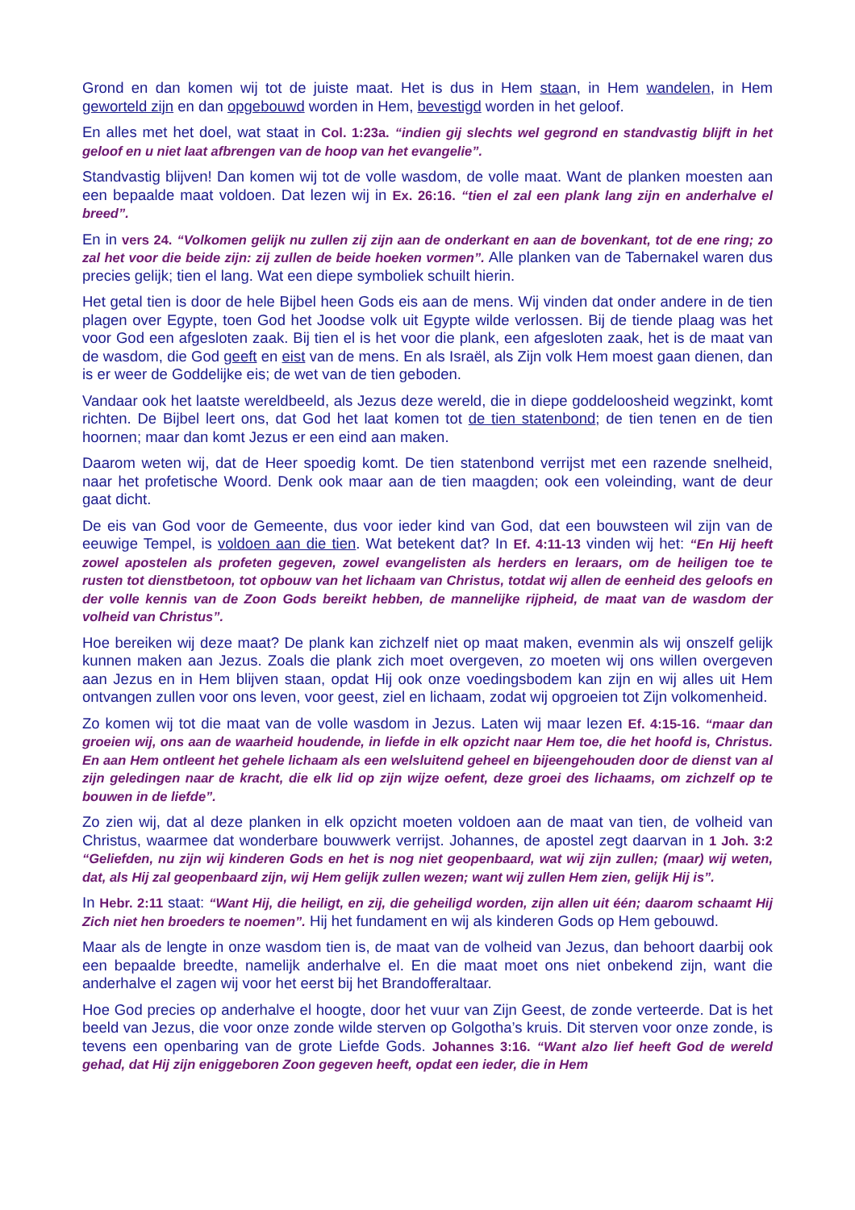Grond en dan komen wij tot de juiste maat. Het is dus in Hem staan, in Hem wandelen, in Hem geworteld zijn en dan opgebouwd worden in Hem, bevestigd worden in het geloof.
En alles met het doel, wat staat in Col. 1:23a. “indien gij slechts wel gegrond en standvastig blijft in het geloof en u niet laat afbrengen van de hoop van het evangelie”.
Standvastig blijven! Dan komen wij tot de volle wasdom, de volle maat. Want de planken moesten aan een bepaalde maat voldoen. Dat lezen wij in Ex. 26:16. “tien el zal een plank lang zijn en anderhalve el breed”.
En in vers 24. “Volkomen gelijk nu zullen zij zijn aan de onderkant en aan de bovenkant, tot de ene ring; zo zal het voor die beide zijn: zij zullen de beide hoeken vormen”. Alle planken van de Tabernakel waren dus precies gelijk; tien el lang. Wat een diepe symboliek schuilt hierin.
Het getal tien is door de hele Bijbel heen Gods eis aan de mens. Wij vinden dat onder andere in de tien plagen over Egypte, toen God het Joodse volk uit Egypte wilde verlossen. Bij de tiende plaag was het voor God een afgesloten zaak. Bij tien el is het voor die plank, een afgesloten zaak, het is de maat van de wasdom, die God geeft en eist van de mens. En als Israël, als Zijn volk Hem moest gaan dienen, dan is er weer de Goddelijke eis; de wet van de tien geboden.
Vandaar ook het laatste wereldbeeld, als Jezus deze wereld, die in diepe goddeloosheid wegzinkt, komt richten. De Bijbel leert ons, dat God het laat komen tot de tien statenbond; de tien tenen en de tien hoornen; maar dan komt Jezus er een eind aan maken.
Daarom weten wij, dat de Heer spoedig komt. De tien statenbond verrijst met een razende snelheid, naar het profetische Woord. Denk ook maar aan de tien maagden; ook een voleinding, want de deur gaat dicht.
De eis van God voor de Gemeente, dus voor ieder kind van God, dat een bouwsteen wil zijn van de eeuwige Tempel, is voldoen aan die tien. Wat betekent dat? In Ef. 4:11-13 vinden wij het: “En Hij heeft zowel apostelen als profeten gegeven, zowel evangelisten als herders en leraars, om de heiligen toe te rusten tot dienstbetoon, tot opbouw van het lichaam van Christus, totdat wij allen de eenheid des geloofs en der volle kennis van de Zoon Gods bereikt hebben, de mannelijke rijpheid, de maat van de wasdom der volheid van Christus”.
Hoe bereiken wij deze maat? De plank kan zichzelf niet op maat maken, evenmin als wij onszelf gelijk kunnen maken aan Jezus. Zoals die plank zich moet overgeven, zo moeten wij ons willen overgeven aan Jezus en in Hem blijven staan, opdat Hij ook onze voedingsbodem kan zijn en wij alles uit Hem ontvangen zullen voor ons leven, voor geest, ziel en lichaam, zodat wij opgroeien tot Zijn volkomenheid.
Zo komen wij tot die maat van de volle wasdom in Jezus. Laten wij maar lezen Ef. 4:15-16. “maar dan groeien wij, ons aan de waarheid houdende, in liefde in elk opzicht naar Hem toe, die het hoofd is, Christus. En aan Hem ontleent het gehele lichaam als een welsluitend geheel en bijeengehouden door de dienst van al zijn geledingen naar de kracht, die elk lid op zijn wijze oefent, deze groei des lichaams, om zichzelf op te bouwen in de liefde”.
Zo zien wij, dat al deze planken in elk opzicht moeten voldoen aan de maat van tien, de volheid van Christus, waarmee dat wonderbare bouwwerk verrijst. Johannes, de apostel zegt daarvan in 1 Joh. 3:2 “Geliefden, nu zijn wij kinderen Gods en het is nog niet geopenbaard, wat wij zijn zullen; (maar) wij weten, dat, als Hij zal geopenbaard zijn, wij Hem gelijk zullen wezen; want wij zullen Hem zien, gelijk Hij is”.
In Hebr. 2:11 staat: “Want Hij, die heiligt, en zij, die geheiligd worden, zijn allen uit één; daarom schaamt Hij Zich niet hen broeders te noemen”. Hij het fundament en wij als kinderen Gods op Hem gebouwd.
Maar als de lengte in onze wasdom tien is, de maat van de volheid van Jezus, dan behoort daarbij ook een bepaalde breedte, namelijk anderhalve el. En die maat moet ons niet onbekend zijn, want die anderhalve el zagen wij voor het eerst bij het Brandofferaltaar.
Hoe God precies op anderhalve el hoogte, door het vuur van Zijn Geest, de zonde verteerde. Dat is het beeld van Jezus, die voor onze zonde wilde sterven op Golgotha’s kruis. Dit sterven voor onze zonde, is tevens een openbaring van de grote Liefde Gods. Johannes 3:16. “Want alzo lief heeft God de wereld gehad, dat Hij zijn eniggeboren Zoon gegeven heeft, opdat een ieder, die in Hem